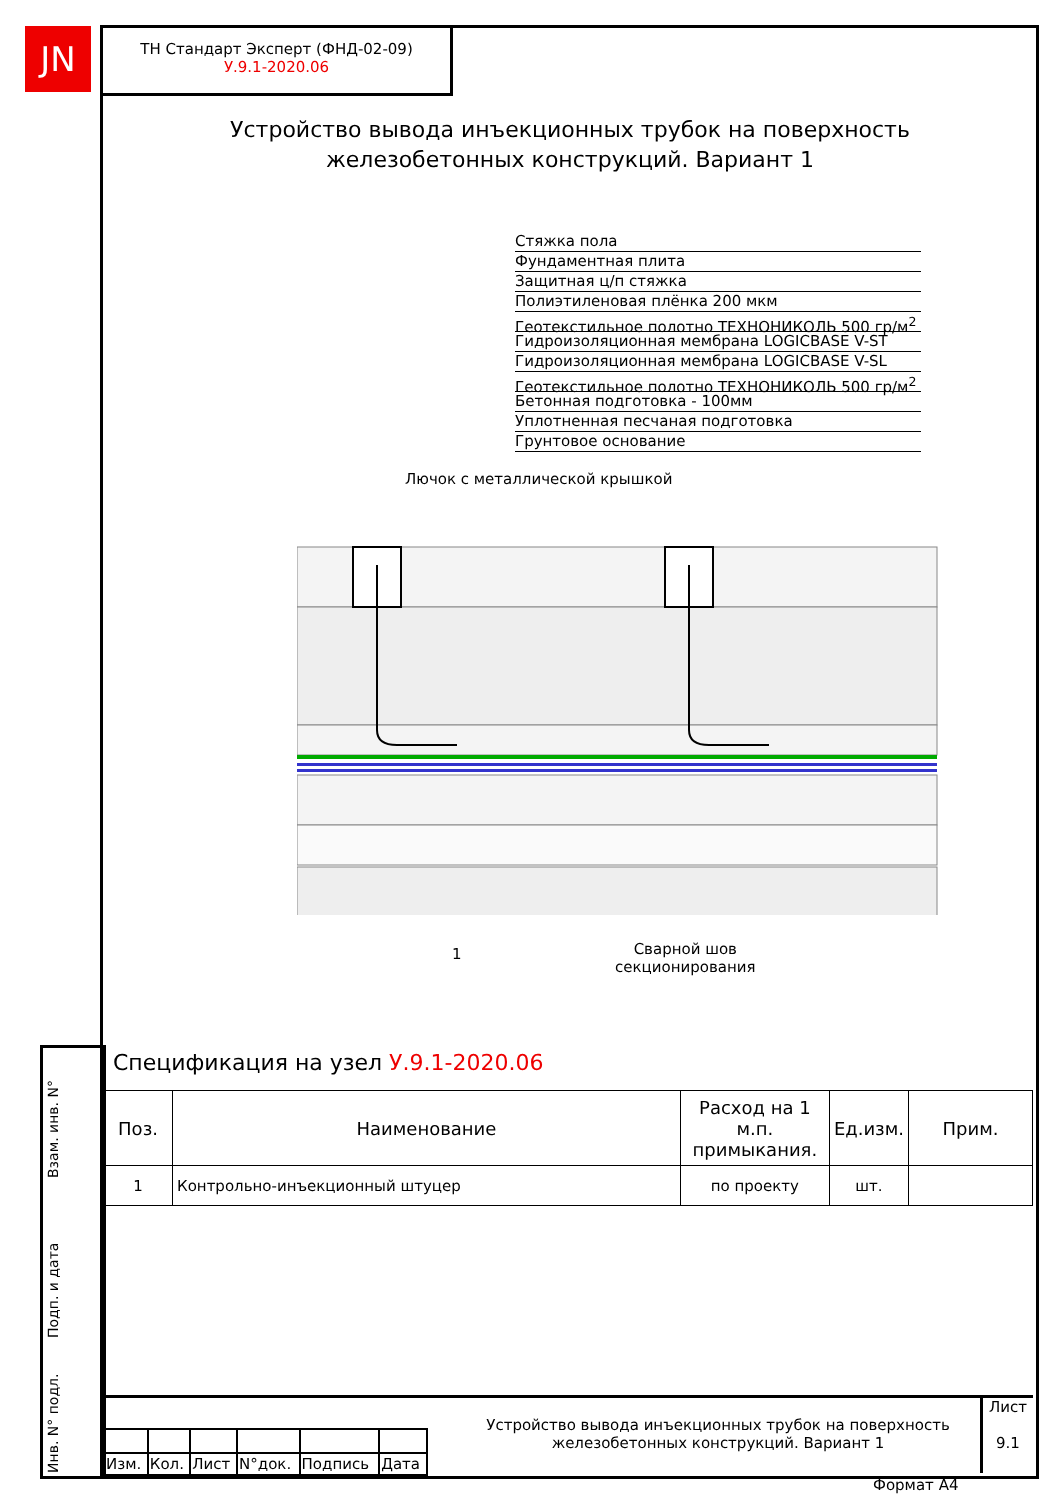JN
ТН Стандарт Эксперт (ФНД-02-09)
У.9.1-2020.06
Устройство вывода инъекционных трубок на поверхность железобетонных конструкций. Вариант 1
Стяжка пола
Фундаментная плита
Защитная ц/п стяжка
Полиэтиленовая плёнка 200 мкм
Геотекстильное полотно ТЕХНОНИКОЛЬ 500 гр/м<sup>2</sup>
Гидроизоляционная мембрана LOGICBASE V-ST
Гидроизоляционная мембрана LOGICBASE V-SL
Геотекстильное полотно ТЕХНОНИКОЛЬ 500 гр/м<sup>2</sup>
Бетонная подготовка - 100мм
Уплотненная песчаная подготовка
Грунтовое основание
Лючок с металлической крышкой
1
Сварной шов
секционирования
Спецификация на узел У.9.1-2020.06
| Поз. | Наименование | Расход на 1 м.п. примыкания. | Ед.изм. | Прим. |
| --- | --- | --- | --- | --- |
| 1 | Контрольно-инъекционный штуцер | по проекту | шт. | |
| Изм. | Кол. | Лист | N°док. | Подпись | Дата |
Устройство вывода инъекционных трубок на поверхность железобетонных конструкций. Вариант 1
Лист
9.1
Взам. инв. N°
Подп. и дата
Инв. N° подл.
Формат А4